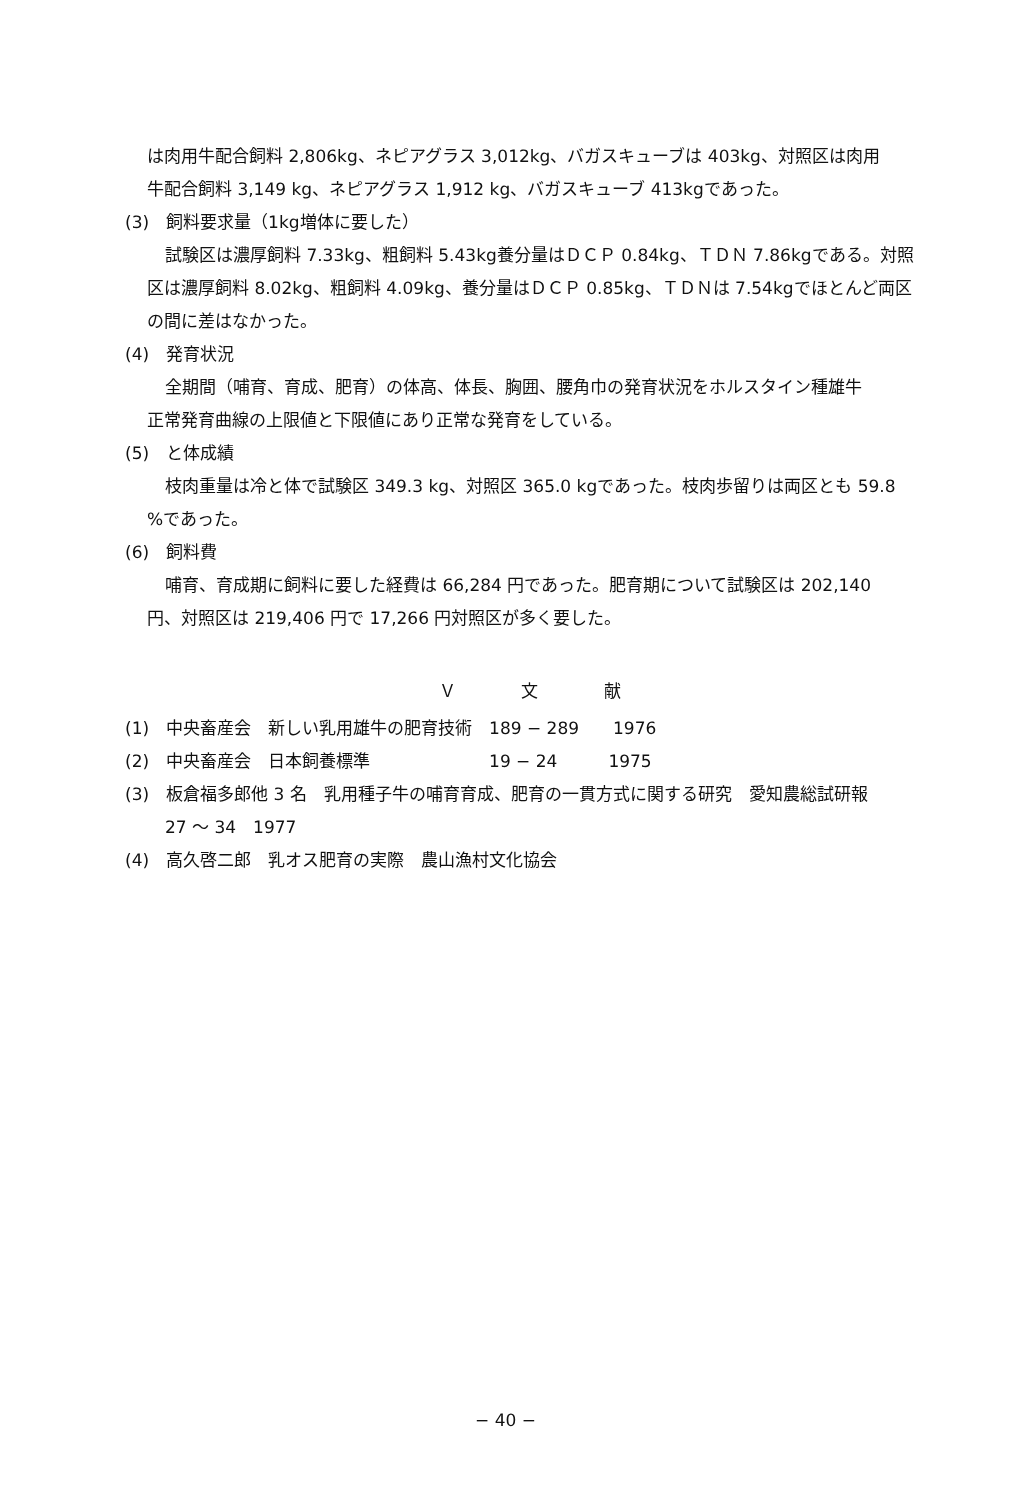は肉用牛配合飼料 2,806kg、ネピアグラス 3,012kg、バガスキューブは 403kg、対照区は肉用
牛配合飼料 3,149 kg、ネピアグラス 1,912 kg、バガスキューブ 413kgであった。
(3)　飼料要求量（1kg増体に要した）
試験区は濃厚飼料 7.33kg、粗飼料 5.43kg養分量はＤＣＰ 0.84kg、ＴＤＮ 7.86kgである。対照
区は濃厚飼料 8.02kg、粗飼料 4.09kg、養分量はＤＣＰ 0.85kg、ＴＤＮは 7.54kgでほとんど両区
の間に差はなかった。
(4)　発育状況
全期間（哺育、育成、肥育）の体高、体長、胸囲、腰角巾の発育状況をホルスタイン種雄牛
正常発育曲線の上限値と下限値にあり正常な発育をしている。
(5)　と体成績
枝肉重量は冷と体で試験区 349.3 kg、対照区 365.0 kgであった。枝肉歩留りは両区とも 59.8
%であった。
(6)　飼料費
哺育、育成期に飼料に要した経費は 66,284 円であった。肥育期について試験区は 202,140
円、対照区は 219,406 円で 17,266 円対照区が多く要した。
Ｖ 文 献
(1)　中央畜産会　新しい乳用雄牛の肥育技術　189 − 289　　1976
(2)　中央畜産会　日本飼養標準　　　　　　　19 − 24　　　1975
(3)　板倉福多郎他 3 名　乳用種子牛の哺育育成、肥育の一貫方式に関する研究　愛知農総試研報
27 〜 34　1977
(4)　高久啓二郎　乳オス肥育の実際　農山漁村文化協会
− 40 −